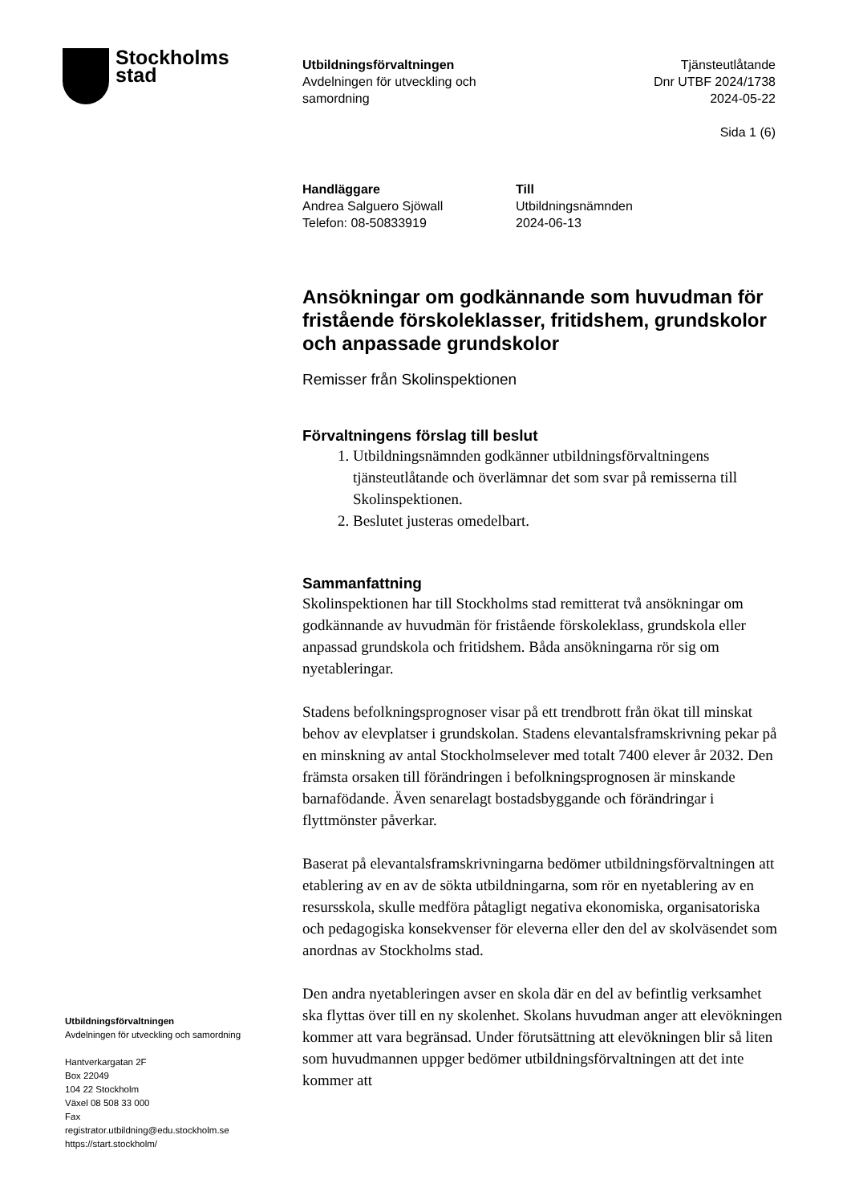Stockholms
stad
Utbildningsförvaltningen
Avdelningen för utveckling och
samordning
Tjänsteutlåtande
Dnr UTBF 2024/1738
2024-05-22
Sida 1 (6)
Handläggare
Andrea Salguero Sjöwall
Telefon: 08-50833919
Till
Utbildningsnämnden
2024-06-13
Ansökningar om godkännande som huvudman för fristående förskoleklasser, fritidshem, grundskolor och anpassade grundskolor
Remisser från Skolinspektionen
Förvaltningens förslag till beslut
1. Utbildningsnämnden godkänner utbildningsförvaltningens tjänsteutlåtande och överlämnar det som svar på remisserna till Skolinspektionen.
2. Beslutet justeras omedelbart.
Sammanfattning
Skolinspektionen har till Stockholms stad remitterat två ansökningar om godkännande av huvudmän för fristående förskoleklass, grundskola eller anpassad grundskola och fritidshem. Båda ansökningarna rör sig om nyetableringar.
Stadens befolkningsprognoser visar på ett trendbrott från ökat till minskat behov av elevplatser i grundskolan. Stadens elevantalsframskrivning pekar på en minskning av antal Stockholmselever med totalt 7400 elever år 2032. Den främsta orsaken till förändringen i befolkningsprognosen är minskande barnafödande. Även senarelagt bostadsbyggande och förändringar i flyttmönster påverkar.
Baserat på elevantalsframskrivningarna bedömer utbildningsförvaltningen att etablering av en av de sökta utbildningarna, som rör en nyetablering av en resursskola, skulle medföra påtagligt negativa ekonomiska, organisatoriska och pedagogiska konsekvenser för eleverna eller den del av skolväsendet som anordnas av Stockholms stad.
Den andra nyetableringen avser en skola där en del av befintlig verksamhet ska flyttas över till en ny skolenhet. Skolans huvudman anger att elevökningen kommer att vara begränsad. Under förutsättning att elevökningen blir så liten som huvudmannen uppger bedömer utbildningsförvaltningen att det inte kommer att
Utbildningsförvaltningen
Avdelningen för utveckling och samordning
Hantverkargatan 2F
Box 22049
104 22 Stockholm
Växel 08 508 33 000
Fax
registrator.utbildning@edu.stockholm.se
https://start.stockholm/